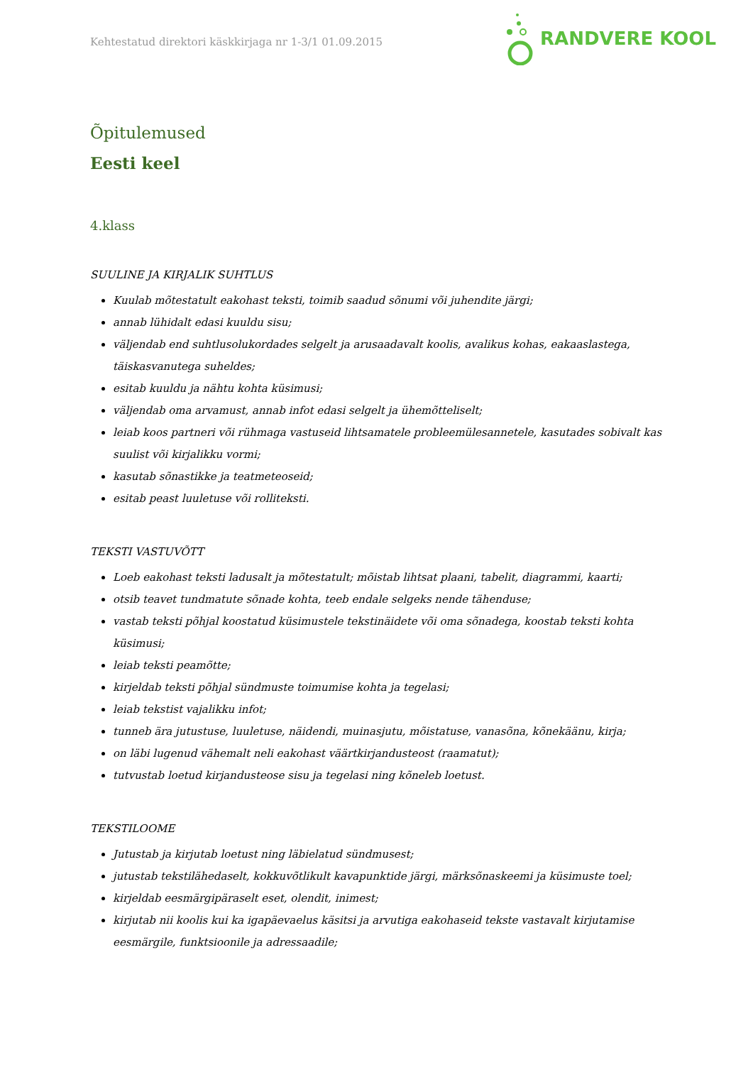Kehtestatud direktori käskkirjaga nr 1-3/1 01.09.2015
RANDVERE KOOL
Õpitulemused
Eesti keel
4.klass
SUULINE JA KIRJALIK SUHTLUS
Kuulab mõtestatult eakohast teksti, toimib saadud sõnumi või juhendite järgi;
annab lühidalt edasi kuuldu sisu;
väljendab end suhtlusolukordades selgelt ja arusaadavalt koolis, avalikus kohas, eakaaslastega, täiskasvanutega suheldes;
esitab kuuldu ja nähtu kohta küsimusi;
väljendab oma arvamust, annab infot edasi selgelt ja ühemõtteliselt;
leiab koos partneri või rühmaga vastuseid lihtsamatele probleemülesannetele, kasutades sobivalt kas suulist või kirjalikku vormi;
kasutab sõnastikke ja teatmeteoseid;
esitab peast luuletuse või rolliteksti.
TEKSTI VASTUVÕTT
Loeb eakohast teksti ladusalt ja mõtestatult; mõistab lihtsat plaani, tabelit, diagrammi, kaarti;
otsib teavet tundmatute sõnade kohta, teeb endale selgeks nende tähenduse;
vastab teksti põhjal koostatud küsimustele tekstinäidete või oma sõnadega, koostab teksti kohta küsimusi;
leiab teksti peamõtte;
kirjeldab teksti põhjal sündmuste toimumise kohta ja tegelasi;
leiab tekstist vajalikku infot;
tunneb ära jutustuse, luuletuse, näidendi, muinasjutu, mõistatuse, vanasõna, kõnekäänu, kirja;
on läbi lugenud vähemalt neli eakohast väärtkirjandusteost (raamatut);
tutvustab loetud kirjandusteose sisu ja tegelasi ning kõneleb loetust.
TEKSTILOOME
Jutustab ja kirjutab loetust ning läbielatud sündmusest;
jutustab tekstilähedaselt, kokkuvõtlikult kavapunktide järgi, märksõnaskeemi ja küsimuste toel;
kirjeldab eesmärgipäraselt eset, olendit, inimest;
kirjutab nii koolis kui ka igapäevaelus käsitsi ja arvutiga eakohaseid tekste vastavalt kirjutamise eesmärgile, funktsioonile ja adressaadile;